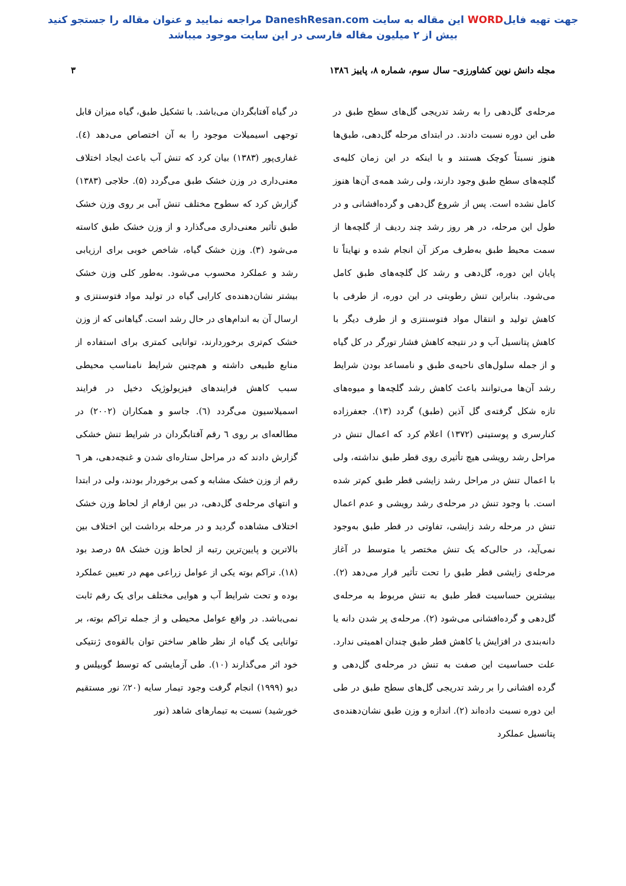جهت تهیه فایلWORD این مقاله به سایت DaneshResan.com مراجعه نمایید و عنوان مقاله را جستجو کنید
بیش از ۲ میلیون مقاله فارسی در این سایت موجود میباشد
مجله دانش نوین کشاورزی– سال سوم، شماره ۸، پاییز ۱۳۸٦ ۳
مرحله‌ی گل‌دهی را به رشد تدریجی گل‌های سطح طبق در طی این دوره نسبت دادند. در ابتدای مرحله گل‌دهی، طبق‌ها هنوز نسبتاً کوچک هستند و با اینکه در این زمان کلیه‌ی گلچه‌های سطح طبق وجود دارند، ولی رشد همه‌ی آن‌ها هنوز کامل نشده است. پس از شروع گل‌دهی و گرده‌افشانی و در طول این مرحله، در هر روز رشد چند ردیف از گلچه‌ها از سمت محیط طبق به‌طرف مرکز آن انجام شده و نهایتاً تا پایان این دوره، گل‌دهی و رشد کل گلچه‌های طبق کامل می‌شود. بنابراین تنش رطوبتی در این دوره، از طرفی با کاهش تولید و انتقال مواد فتوسنتزی و از طرف دیگر با کاهش پتانسیل آب و در نتیجه کاهش فشار تورگر در کل گیاه و از جمله سلول‌های ناحیه‌ی طبق و نامساعد بودن شرایط رشد آن‌ها می‌توانند باعث کاهش رشد گلچه‌ها و میوه‌های تازه شکل گرفته‌ی گل آذین (طبق) گردد (۱۳). جعفرزاده کنارسری و پوستینی (۱۳۷۲) اعلام کرد که اعمال تنش در مراحل رشد رویشی هیچ تأثیری روی قطر طبق نداشته، ولی با اعمال تنش در مراحل رشد زایشی قطر طبق کم‌تر شده است. با وجود تنش در مرحله‌ی رشد رویشی و عدم اعمال تنش در مرحله رشد زایشی، تفاوتی در قطر طبق به‌وجود نمی‌آید، در حالی‌که یک تنش مختصر یا متوسط در آغاز مرحله‌ی زایشی قطر طبق را تحت تأثیر قرار می‌دهد (۲). بیشترین حساسیت قطر طبق به تنش مربوط به مرحله‌ی گل‌دهی و گرده‌افشانی می‌شود (۲). مرحله‌ی پر شدن دانه یا دانه‌بندی در افزایش یا کاهش قطر طبق چندان اهمیتی ندارد. علت حساسیت این صفت به تنش در مرحله‌ی گل‌دهی و گرده افشانی را بر رشد تدریجی گل‌های سطح طبق در طی این دوره نسبت داده‌اند (۲). اندازه و وزن طبق نشان‌دهنده‌ی پتانسیل عملکرد
در گیاه آفتابگردان می‌باشد. با تشکیل طبق، گیاه میزان قابل توجهی اسیمیلات موجود را به آن اختصاص می‌دهد (٤). غفاری‌پور (۱۳۸۳) بیان کرد که تنش آب باعث ایجاد اختلاف معنی‌داری در وزن خشک طبق می‌گردد (۵). حلاجی (۱۳۸۳) گزارش کرد که سطوح مختلف تنش آبی بر روی وزن خشک طبق تأثیر معنی‌داری می‌گذارد و از وزن خشک طبق کاسته می‌شود (۳). وزن خشک گیاه، شاخص خوبی برای ارزیابی رشد و عملکرد محسوب می‌شود. به‌طور کلی وزن خشک بیشتر نشان‌دهنده‌ی کارایی گیاه در تولید مواد فتوسنتزی و ارسال آن به اندام‌های در حال رشد است. گیاهانی که از وزن خشک کم‌تری برخوردارند، توانایی کمتری برای استفاده از منابع طبیعی داشته و هم‌چنین شرایط نامناسب محیطی سبب کاهش فرایندهای فیزیولوژیک دخیل در فرایند اسمیلاسیون می‌گردد (٦). جاسو و همکاران (۲۰۰۲) در مطالعه‌ای بر روی ٦ رقم آفتابگردان در شرایط تنش خشکی گزارش دادند که در مراحل ستاره‌ای شدن و غنچه‌دهی، هر ٦ رقم از وزن خشک مشابه و کمی برخوردار بودند، ولی در ابتدا و انتهای مرحله‌ی گل‌دهی، در بین ارقام از لحاظ وزن خشک اختلاف مشاهده گردید و در مرحله برداشت این اختلاف بین بالاترین و پایین‌ترین رتبه از لحاظ وزن خشک ۵۸ درصد بود (۱۸). تراکم بوته یکی از عوامل زراعی مهم در تعیین عملکرد بوده و تحت شرایط آب و هوایی مختلف برای یک رقم ثابت نمی‌باشد. در واقع عوامل محیطی و از جمله تراکم بوته، بر توانایی یک گیاه از نظر ظاهر ساختن توان بالقوه‌ی ژنتیکی خود اثر می‌گذارند (۱۰). طی آزمایشی که توسط گوبیلس و دیو (۱۹۹۹) انجام گرفت وجود تیمار سایه (۲۰٪ نور مستقیم خورشید) نسبت به تیمارهای شاهد (نور